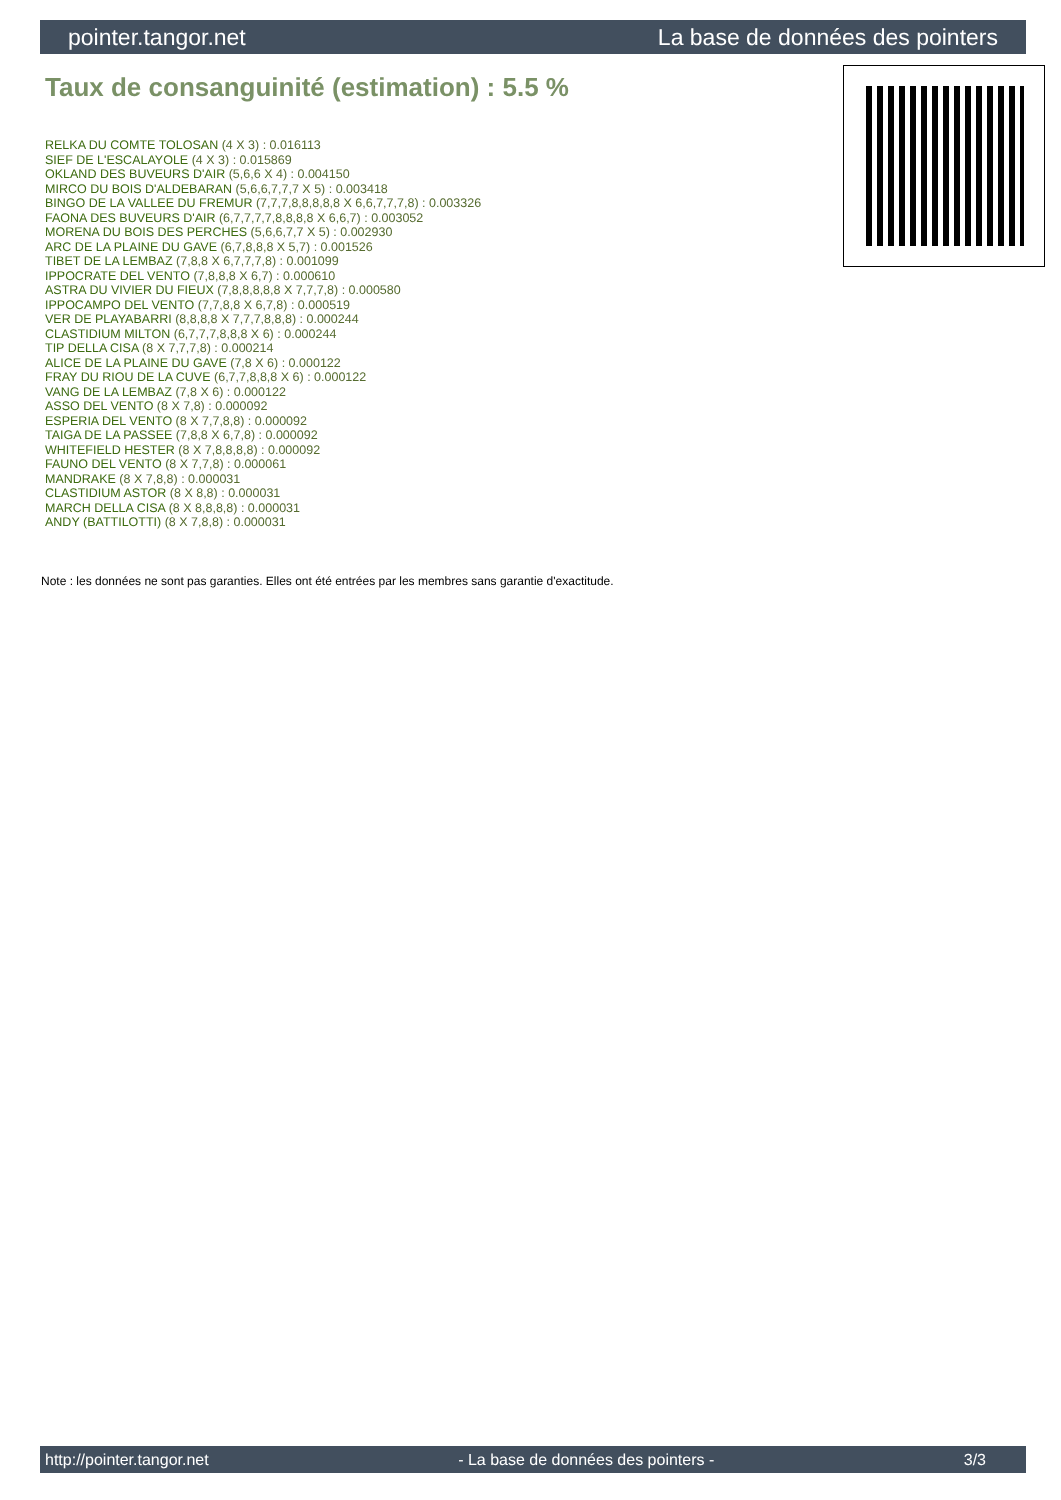pointer.tangor.net La base de données des pointers
Taux de consanguinité (estimation) : 5.5 %
RELKA DU COMTE TOLOSAN (4 X 3) : 0.016113
SIEF DE L'ESCALAYOLE (4 X 3) : 0.015869
OKLAND DES BUVEURS D'AIR (5,6,6 X 4) : 0.004150
MIRCO DU BOIS D'ALDEBARAN (5,6,6,7,7,7 X 5) : 0.003418
BINGO DE LA VALLEE DU FREMUR (7,7,7,8,8,8,8,8 X 6,6,7,7,7,8) : 0.003326
FAONA DES BUVEURS D'AIR (6,7,7,7,7,8,8,8,8 X 6,6,7) : 0.003052
MORENA DU BOIS DES PERCHES (5,6,6,7,7 X 5) : 0.002930
ARC DE LA PLAINE DU GAVE (6,7,8,8,8 X 5,7) : 0.001526
TIBET DE LA LEMBAZ (7,8,8 X 6,7,7,7,8) : 0.001099
IPPOCRATE DEL VENTO (7,8,8,8 X 6,7) : 0.000610
ASTRA DU VIVIER DU FIEUX (7,8,8,8,8,8 X 7,7,7,8) : 0.000580
IPPOCAMPO DEL VENTO (7,7,8,8 X 6,7,8) : 0.000519
VER DE PLAYABARRI (8,8,8,8 X 7,7,7,8,8,8) : 0.000244
CLASTIDIUM MILTON (6,7,7,7,8,8,8 X 6) : 0.000244
TIP DELLA CISA (8 X 7,7,7,8) : 0.000214
ALICE DE LA PLAINE DU GAVE (7,8 X 6) : 0.000122
FRAY DU RIOU DE LA CUVE (6,7,7,8,8,8 X 6) : 0.000122
VANG DE LA LEMBAZ (7,8 X 6) : 0.000122
ASSO DEL VENTO (8 X 7,8) : 0.000092
ESPERIA DEL VENTO (8 X 7,7,8,8) : 0.000092
TAIGA DE LA PASSEE (7,8,8 X 6,7,8) : 0.000092
WHITEFIELD HESTER (8 X 7,8,8,8,8) : 0.000092
FAUNO DEL VENTO (8 X 7,7,8) : 0.000061
MANDRAKE (8 X 7,8,8) : 0.000031
CLASTIDIUM ASTOR (8 X 8,8) : 0.000031
MARCH DELLA CISA (8 X 8,8,8,8) : 0.000031
ANDY (BATTILOTTI) (8 X 7,8,8) : 0.000031
Note : les données ne sont pas garanties. Elles ont été entrées par les membres sans garantie d'exactitude.
http://pointer.tangor.net - La base de données des pointers - 3/3